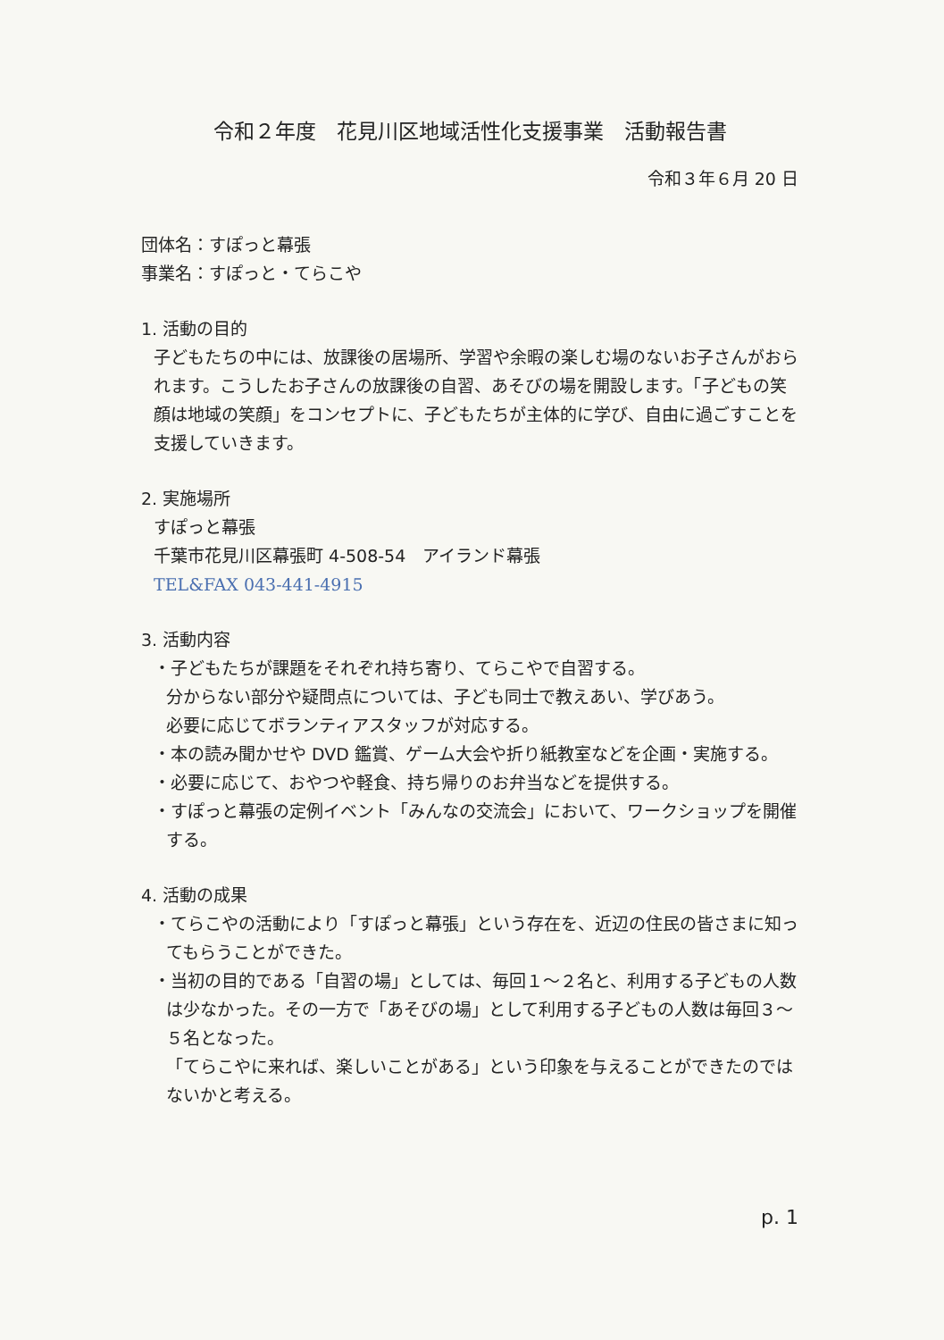令和２年度　花見川区地域活性化支援事業　活動報告書
令和３年６月 20 日
団体名：すぽっと幕張
事業名：すぽっと・てらこや
1. 活動の目的
子どもたちの中には、放課後の居場所、学習や余暇の楽しむ場のないお子さんがおられます。こうしたお子さんの放課後の自習、あそびの場を開設します。「子どもの笑顔は地域の笑顔」をコンセプトに、子どもたちが主体的に学び、自由に過ごすことを支援していきます。
2. 実施場所
すぽっと幕張
千葉市花見川区幕張町 4-508-54　アイランド幕張
TEL&FAX 043-441-4915
3. 活動内容
・子どもたちが課題をそれぞれ持ち寄り、てらこやで自習する。
分からない部分や疑問点については、子ども同士で教えあい、学びあう。
必要に応じてボランティアスタッフが対応する。
・本の読み聞かせや DVD 鑑賞、ゲーム大会や折り紙教室などを企画・実施する。
・必要に応じて、おやつや軽食、持ち帰りのお弁当などを提供する。
・すぽっと幕張の定例イベント「みんなの交流会」において、ワークショップを開催する。
4. 活動の成果
・てらこやの活動により「すぽっと幕張」という存在を、近辺の住民の皆さまに知ってもらうことができた。
・当初の目的である「自習の場」としては、毎回１～２名と、利用する子どもの人数は少なかった。その一方で「あそびの場」として利用する子どもの人数は毎回３～５名となった。
「てらこやに来れば、楽しいことがある」という印象を与えることができたのではないかと考える。
p. 1